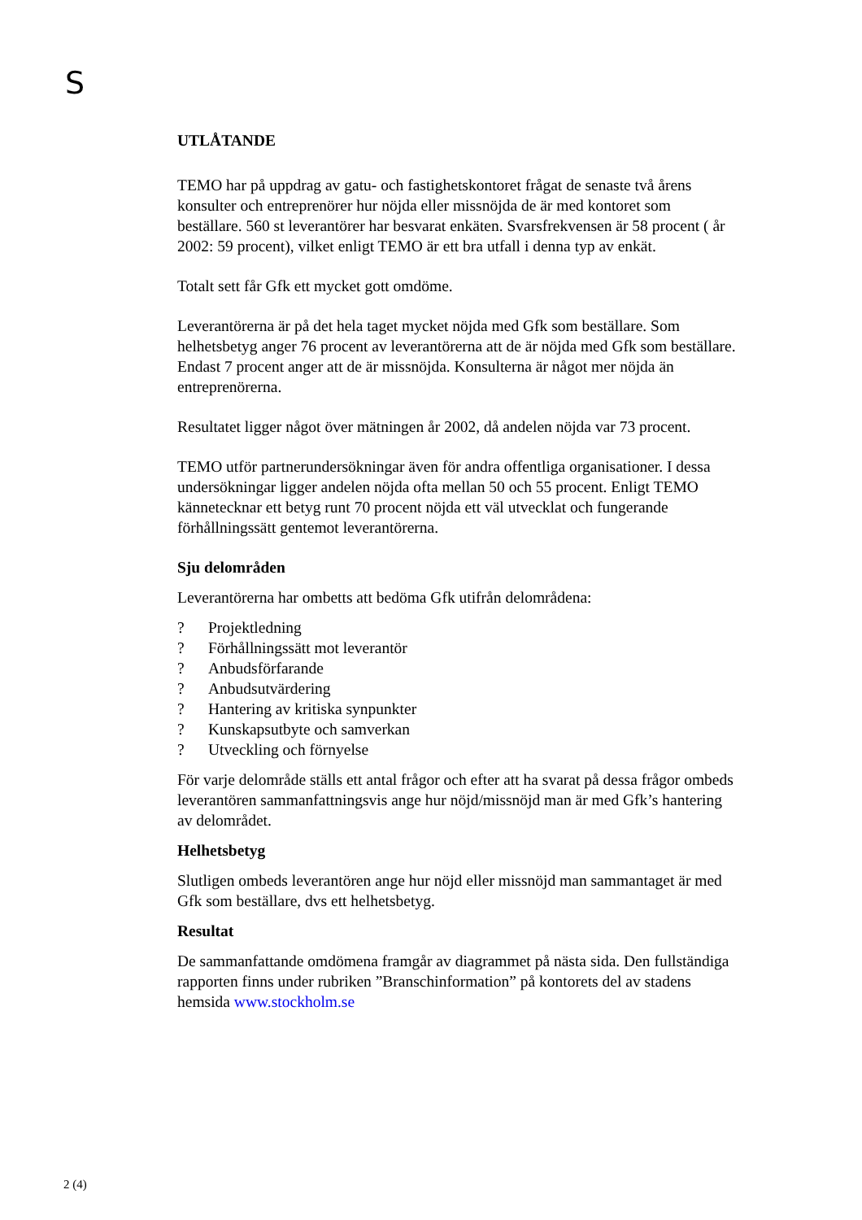S
UTLÅTANDE
TEMO har på uppdrag av gatu- och fastighetskontoret frågat de senaste två årens konsulter och entreprenörer hur nöjda eller missnöjda de är med kontoret som beställare. 560 st leverantörer har besvarat enkäten. Svarsfrekvensen är 58 procent ( år 2002: 59 procent), vilket enligt TEMO är ett bra utfall i denna typ av enkät.
Totalt sett får Gfk ett mycket gott omdöme.
Leverantörerna är på det hela taget mycket nöjda med Gfk som beställare. Som helhetsbetyg anger 76 procent av leverantörerna att de är nöjda med Gfk som beställare. Endast 7 procent anger att de är missnöjda. Konsulterna är något mer nöjda än entreprenörerna.
Resultatet ligger något över mätningen år 2002, då andelen nöjda var 73 procent.
TEMO utför partnerundersökningar även för andra offentliga organisationer. I dessa undersökningar ligger andelen nöjda ofta mellan 50 och 55 procent. Enligt TEMO kännetecknar ett betyg runt 70 procent nöjda ett väl utvecklat och fungerande förhållningssätt gentemot leverantörerna.
Sju delområden
Leverantörerna har ombetts att bedöma Gfk utifrån delområdena:
? Projektledning
? Förhållningssätt mot leverantör
? Anbudsförfarande
? Anbudsutvärdering
? Hantering av kritiska synpunkter
? Kunskapsutbyte och samverkan
? Utveckling och förnyelse
För varje delområde ställs ett antal frågor och efter att ha svarat på dessa frågor ombeds leverantören sammanfattningsvis ange hur nöjd/missnöjd man är med Gfk’s hantering av delområdet.
Helhetsbetyg
Slutligen ombeds leverantören ange hur nöjd eller missnöjd man sammantaget är med Gfk som beställare, dvs ett helhetsbetyg.
Resultat
De sammanfattande omdömena framgår av diagrammet på nästa sida. Den fullständiga rapporten finns under rubriken ”Branschinformation” på kontorets del av stadens hemsida www.stockholm.se
2 (4)